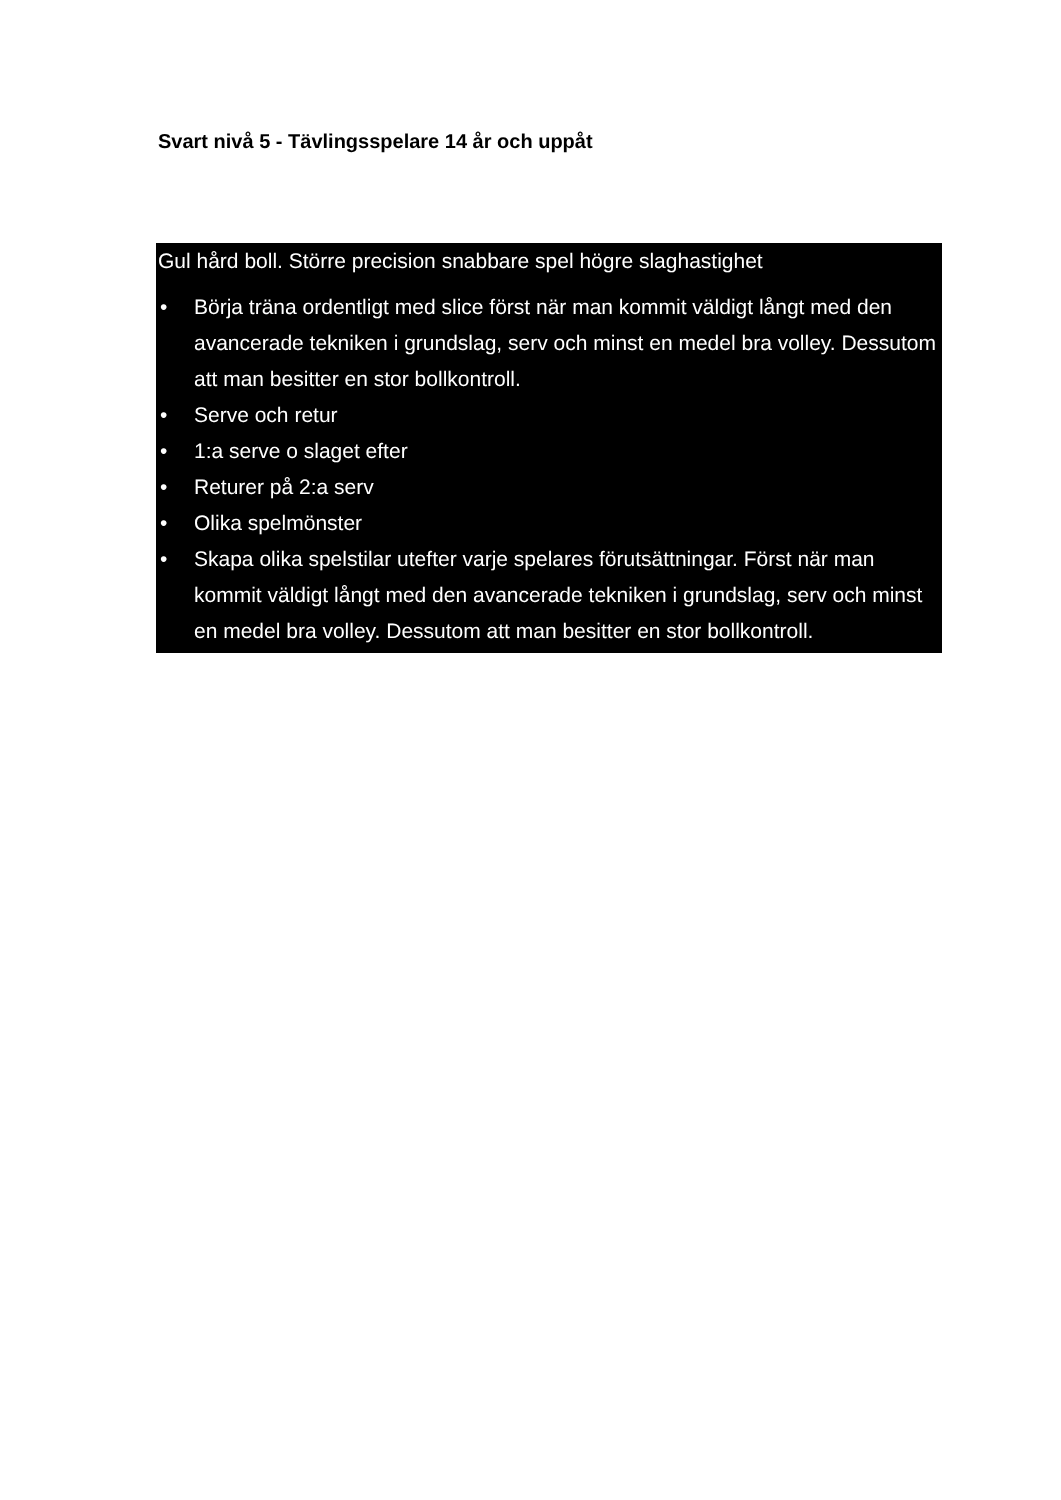Svart nivå 5 - Tävlingsspelare 14 år och uppåt
Gul hård boll. Större precision snabbare spel högre slaghastighet
• Börja träna ordentligt med slice först när man kommit väldigt långt med den avancerade tekniken i grundslag, serv och minst en medel bra volley. Dessutom att man besitter en stor bollkontroll.
• Serve och retur
• 1:a serve o slaget efter
• Returer på 2:a serv
• Olika spelmönster
• Skapa olika spelstilar utefter varje spelares förutsättningar. Först när man kommit väldigt långt med den avancerade tekniken i grundslag, serv och minst en medel bra volley. Dessutom att man besitter en stor bollkontroll.